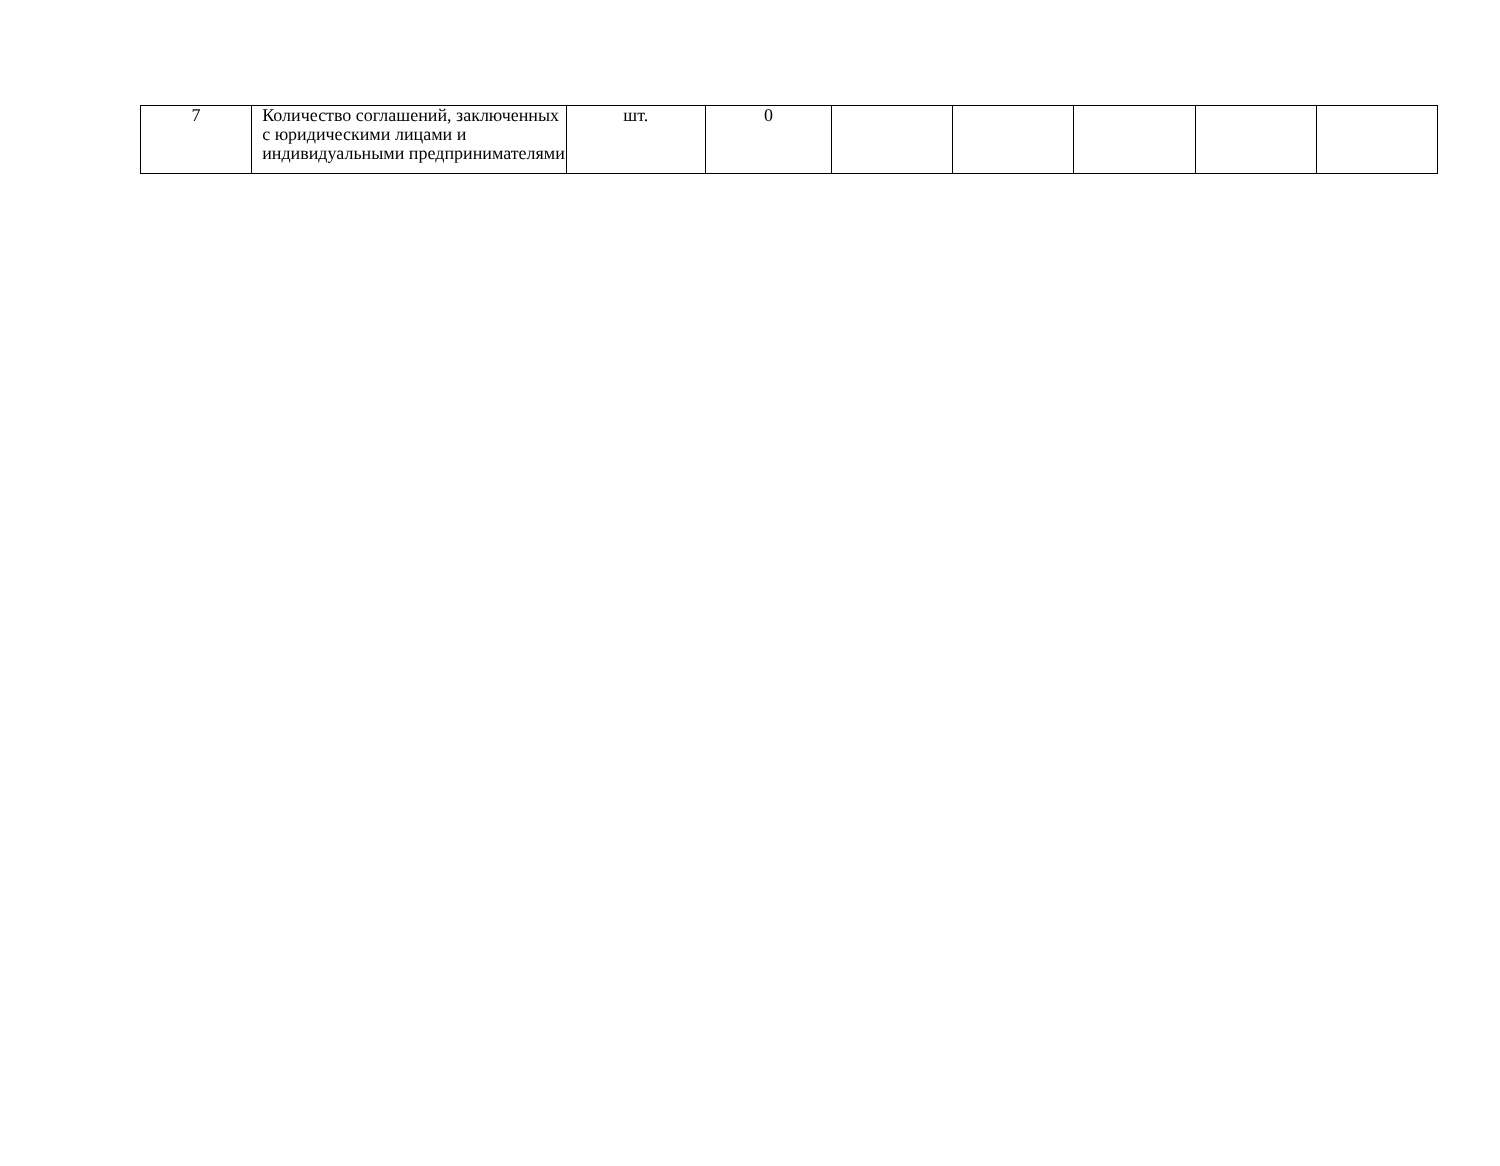| 7 | Количество соглашений, заключенных с юридическими лицами и индивидуальными предпринимателями | шт. | 0 | | | | | |